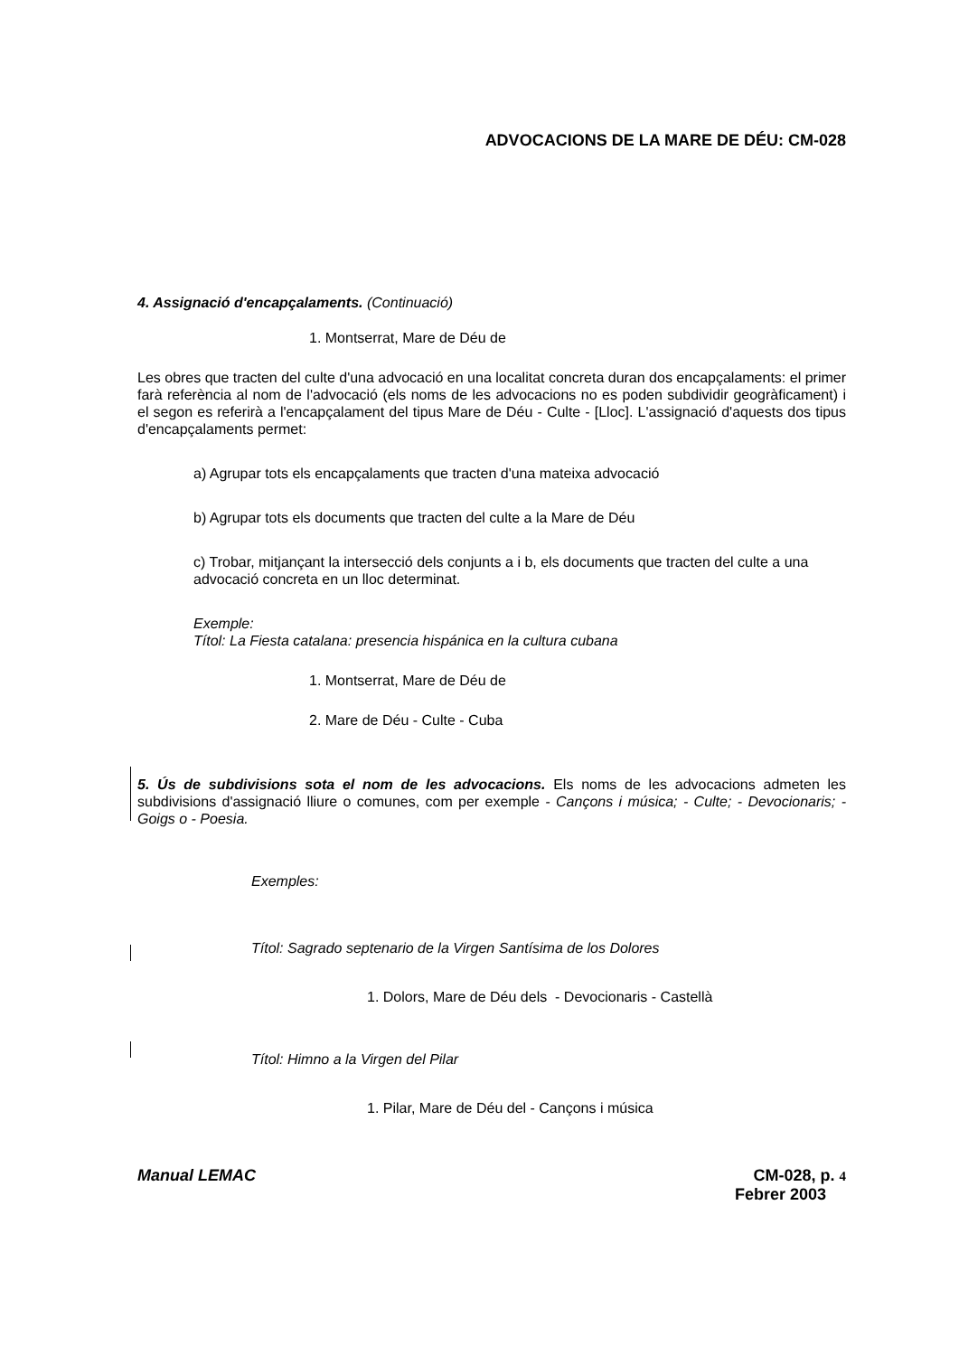ADVOCACIONS DE LA MARE DE DÉU: CM-028
4. Assignació d'encapçalaments. (Continuació)
1. Montserrat, Mare de Déu de
Les obres que tracten del culte d'una advocació en una localitat concreta duran dos encapçalaments: el primer farà referència al nom de l'advocació (els noms de les advocacions no es poden subdividir geogràficament) i el segon es referirà a l'encapçalament del tipus Mare de Déu - Culte - [Lloc]. L'assignació d'aquests dos tipus d'encapçalaments permet:
a) Agrupar tots els encapçalaments que tracten d'una mateixa advocació
b) Agrupar tots els documents que tracten del culte a la Mare de Déu
c) Trobar, mitjançant la intersecció dels conjunts a i b, els documents que tracten del culte a una advocació concreta en un lloc determinat.
Exemple:
Títol: La Fiesta catalana: presencia hispánica en la cultura cubana
1. Montserrat, Mare de Déu de
2. Mare de Déu - Culte - Cuba
5. Ús de subdivisions sota el nom de les advocacions. Els noms de les advocacions admeten les subdivisions d'assignació lliure o comunes, com per exemple - Cançons i música; - Culte; - Devocionaris; - Goigs o - Poesia.
Exemples:
Títol: Sagrado septenario de la Virgen Santísima de los Dolores
1. Dolors, Mare de Déu dels - Devocionaris - Castellà
Títol: Himno a la Virgen del Pilar
1. Pilar, Mare de Déu del - Cançons i música
Manual LEMAC CM-028, p. 4
Febrer 2003